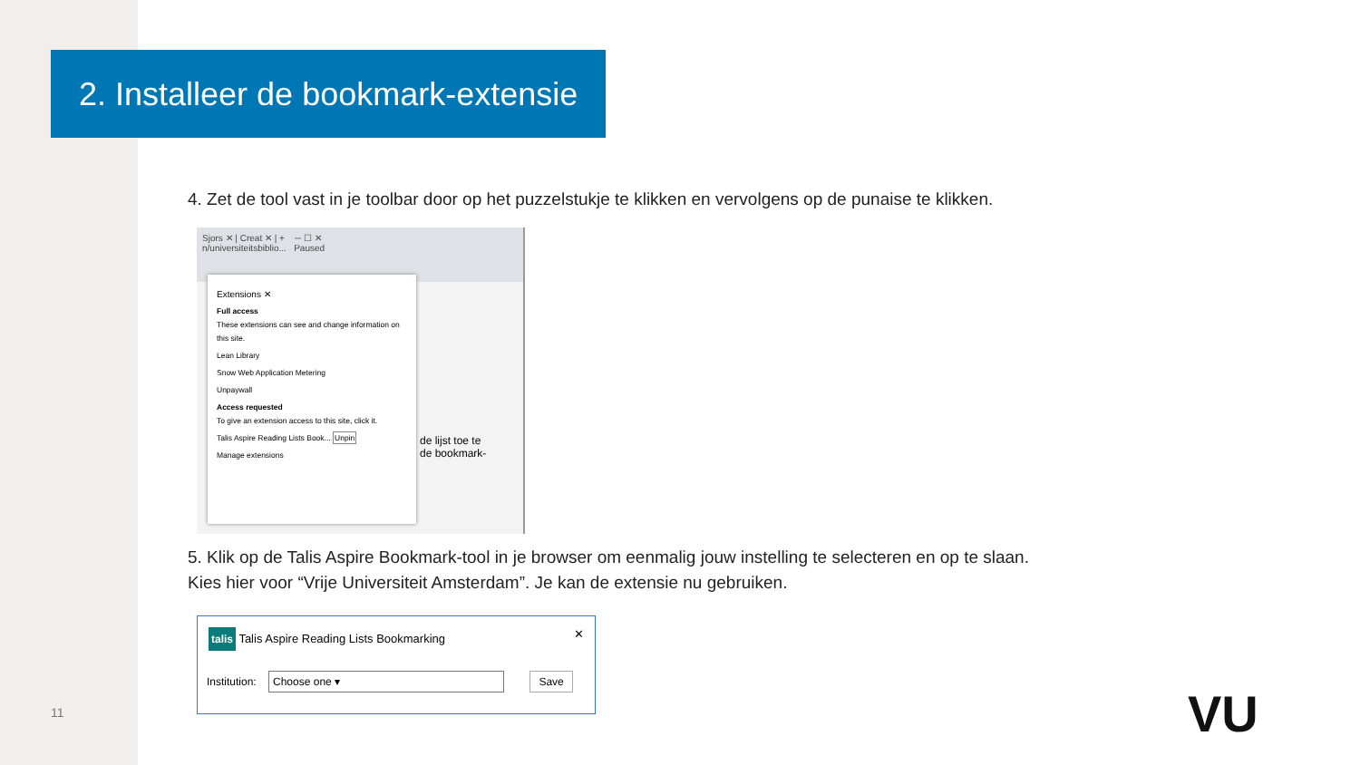2. Installeer de bookmark-extensie
4. Zet de tool vast in je toolbar door op het puzzelstukje te klikken en vervolgens op de punaise te klikken.
Sjors ✕ | Creat ✕ | + ─ ☐ ✕
n/universiteitsbiblio... Paused
de lijst toe te
de bookmark-
Extensions ✕
Full access
These extensions can see and change information on this site.
Lean Library
Snow Web Application Metering
Unpaywall
Access requested
To give an extension access to this site, click it.
Talis Aspire Reading Lists Book... Unpin
Manage extensions
5. Klik op de Talis Aspire Bookmark-tool in je browser om eenmalig jouw instelling te selecteren en op te slaan.
Kies hier voor “Vrije Universiteit Amsterdam”. Je kan de extensie nu gebruiken.
talis Talis Aspire Reading Lists Bookmarking ✕
Institution: Choose one ▾ Save
11 VU